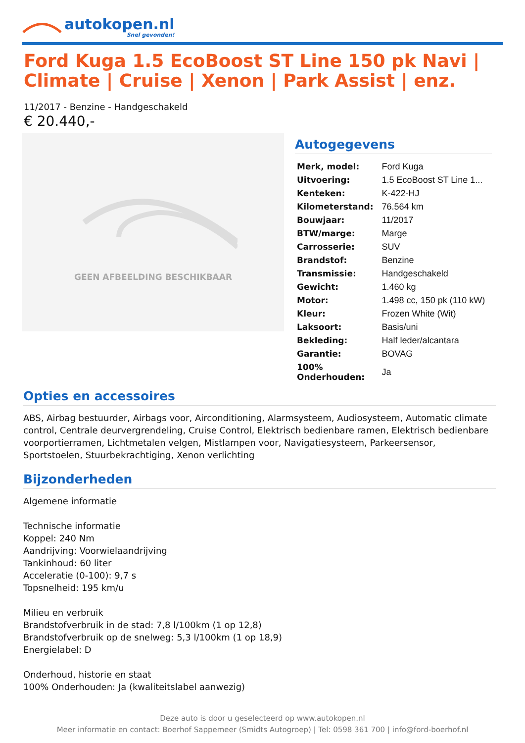autokopen.nl
Snel gevonden!
Ford Kuga 1.5 EcoBoost ST Line 150 pk Navi | Climate | Cruise | Xenon | Park Assist | enz.
11/2017 - Benzine - Handgeschakeld
€ 20.440,-
GEEN AFBEELDING BESCHIKBAAR
Autogegevens
| Merk, model: | Ford Kuga |
| Uitvoering: | 1.5 EcoBoost ST Line 1... |
| Kenteken: | K-422-HJ |
| Kilometerstand: | 76.564 km |
| Bouwjaar: | 11/2017 |
| BTW/marge: | Marge |
| Carrosserie: | SUV |
| Brandstof: | Benzine |
| Transmissie: | Handgeschakeld |
| Gewicht: | 1.460 kg |
| Motor: | 1.498 cc, 150 pk (110 kW) |
| Kleur: | Frozen White (Wit) |
| Laksoort: | Basis/uni |
| Bekleding: | Half leder/alcantara |
| Garantie: | BOVAG |
| 100% Onderhouden: | Ja |
Opties en accessoires
ABS, Airbag bestuurder, Airbags voor, Airconditioning, Alarmsysteem, Audiosysteem, Automatic climate control, Centrale deurvergrendeling, Cruise Control, Elektrisch bedienbare ramen, Elektrisch bedienbare voorportierramen, Lichtmetalen velgen, Mistlampen voor, Navigatiesysteem, Parkeersensor, Sportstoelen, Stuurbekrachtiging, Xenon verlichting
Bijzonderheden
Algemene informatie
Technische informatie
Koppel: 240 Nm
Aandrijving: Voorwielaandrijving
Tankinhoud: 60 liter
Acceleratie (0-100): 9,7 s
Topsnelheid: 195 km/u
Milieu en verbruik
Brandstofverbruik in de stad: 7,8 l/100km (1 op 12,8)
Brandstofverbruik op de snelweg: 5,3 l/100km (1 op 18,9)
Energielabel: D
Onderhoud, historie en staat
100% Onderhouden: Ja (kwaliteitslabel aanwezig)
Deze auto is door u geselecteerd op www.autokopen.nl
Meer informatie en contact: Boerhof Sappemeer (Smidts Autogroep) | Tel: 0598 361 700 | info@ford-boerhof.nl